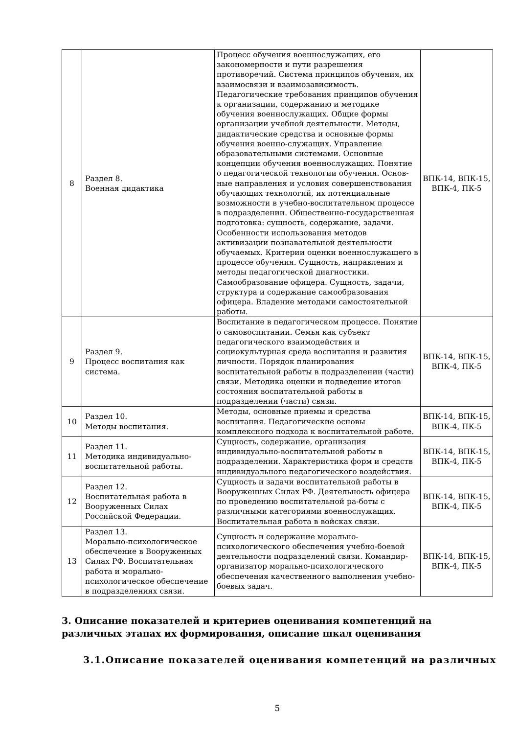| 8 | Раздел 8. Военная дидактика | Процесс обучения военнослужащих, его закономерности и пути разрешения противоречий. Система принципов обучения, их взаимосвязи и взаимозависимость. Педагогические требования принципов обучения к организации, содержанию и методике обучения военнослужащих. Общие формы организации учебной деятельности. Методы, дидактические средства и основные формы обучения военно-служащих. Управление образовательными системами. Основные концепции обучения военнослужащих. Понятие о педагогической технологии обучения. Основ-ные направления и условия совершенствования обучающих технологий, их потенциальные возможности в учебно-воспитательном процессе в подразделении. Общественно-государственная подготовка: сущность, содержание, задачи. Особенности использования методов активизации познавательной деятельности обучаемых. Критерии оценки военнослужащего в процессе обучения. Сущность, направления и методы педагогической диагностики. Самообразование офицера. Сущность, задачи, структура и содержание самообразования офицера. Владение методами самостоятельной работы. | ВПК-14, ВПК-15, ВПК-4, ПК-5 |
| 9 | Раздел 9. Процесс воспитания как система. | Воспитание в педагогическом процессе. Понятие о самовоспитании. Семья как субъект педагогического взаимодействия и социокультурная среда воспитания и развития личности. Порядок планирования воспитательной работы в подразделении (части) связи. Методика оценки и подведение итогов состояния воспитательной работы в подразделении (части) связи. | ВПК-14, ВПК-15, ВПК-4, ПК-5 |
| 10 | Раздел 10. Методы воспитания. | Методы, основные приемы и средства воспитания. Педагогические основы комплексного подхода к воспитательной работе. | ВПК-14, ВПК-15, ВПК-4, ПК-5 |
| 11 | Раздел 11. Методика индивидуально-воспитательной работы. | Сущность, содержание, организация индивидуально-воспитательной работы в подразделении. Характеристика форм и средств индивидуального педагогического воздействия. | ВПК-14, ВПК-15, ВПК-4, ПК-5 |
| 12 | Раздел 12. Воспитательная работа в Вооруженных Силах Российской Федерации. | Сущность и задачи воспитательной работы в Вооруженных Силах РФ. Деятельность офицера по проведению воспитательной ра-боты с различными категориями военнослужащих. Воспитательная работа в войсках связи. | ВПК-14, ВПК-15, ВПК-4, ПК-5 |
| 13 | Раздел 13. Морально-психологическое обеспечение в Вооруженных Силах РФ. Воспитательная работа и морально-психологическое обеспечение в подразделениях связи. | Сущность и содержание морально-психологического обеспечения учебно-боевой деятельности подразделений связи. Командир-организатор морально-психологического обеспечения качественного выполнения учебно-боевых задач. | ВПК-14, ВПК-15, ВПК-4, ПК-5 |
3. Описание показателей и критериев оценивания компетенций на различных этапах их формирования, описание шкал оценивания
3.1.Описание показателей оценивания компетенций на различных
5